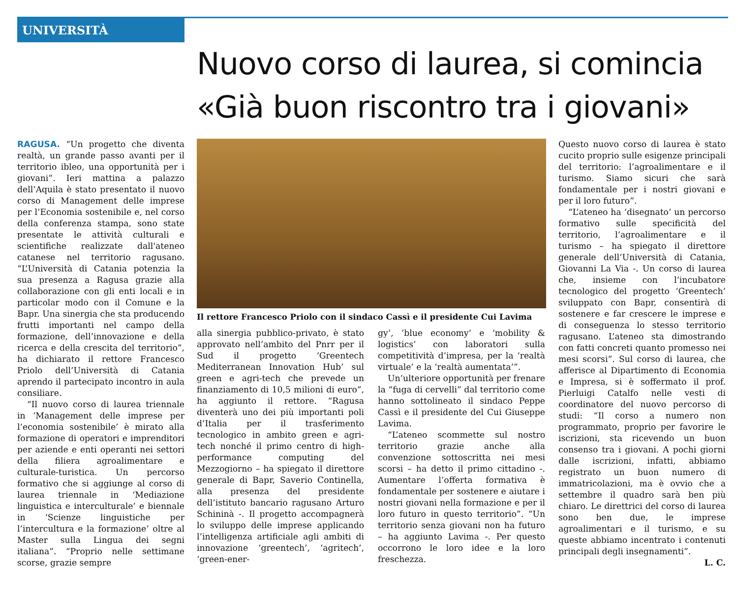UNIVERSITÀ
Nuovo corso di laurea, si comincia
«Già buon riscontro tra i giovani»
RAGUSA. “Un progetto che diventa realtà, un grande passo avanti per il territorio ibleo, una opportunità per i giovani”. Ieri mattina a palazzo dell’Aquila è stato presentato il nuovo corso di Management delle imprese per l’Economia sostenibile e, nel corso della conferenza stampa, sono state presentate le attività culturali e scientifiche realizzate dall'ateneo catanese nel territorio ragusano. “L’Università di Catania potenzia la sua presenza a Ragusa grazie alla collaborazione con gli enti locali e in particolar modo con il Comune e la Bapr. Una sinergia che sta producendo frutti importanti nel campo della formazione, dell’innovazione e della ricerca e della crescita del territorio”, ha dichiarato il rettore Francesco Priolo dell’Università di Catania aprendo il partecipato incontro in aula consiliare.
“Il nuovo corso di laurea triennale in ‘Management delle imprese per l’economia sostenibile’ è mirato alla formazione di operatori e imprenditori per aziende e enti operanti nei settori della filiera agroalimentare e culturale-turistica. Un percorso formativo che si aggiunge al corso di laurea triennale in ‘Mediazione linguistica e interculturale’ e biennale in ‘Scienze linguistiche per l’intercultura e la formazione’ oltre al Master sulla Lingua dei segni italiana”. “Proprio nelle settimane scorse, grazie sempre
Il rettore Francesco Priolo con il sindaco Cassì e il presidente Cui Lavima
alla sinergia pubblico-privato, è stato approvato nell’ambito del Pnrr per il Sud il progetto ‘Greentech Mediterranean Innovation Hub’ sul green e agri-tech che prevede un finanziamento di 10,5 milioni di euro”, ha aggiunto il rettore. “Ragusa diventerà uno dei più importanti poli d’Italia per il trasferimento tecnologico in ambito green e agri-tech nonché il primo centro di high-performance computing del Mezzogiorno – ha spiegato il direttore generale di Bapr, Saverio Continella, alla presenza del presidente dell’istituto bancario ragusano Arturo Schininà -. Il progetto accompagnerà lo sviluppo delle imprese applicando l’intelligenza artificiale agli ambiti di innovazione ‘greentech’, ‘agritech’, ‘green-ener-
gy’, ‘blue economy’ e ‘mobility & logistics’ con laboratori sulla competitività d’impresa, per la ‘realtà virtuale’ e la ‘realtà aumentata’”.
Un’ulteriore opportunità per frenare la “fuga di cervelli” dal territorio come hanno sottolineato il sindaco Peppe Cassì e il presidente del Cui Giuseppe Lavima.
“L’ateneo scommette sul nostro territorio grazie anche alla convenzione sottoscritta nei mesi scorsi – ha detto il primo cittadino -. Aumentare l’offerta formativa è fondamentale per sostenere e aiutare i nostri giovani nella formazione e per il loro futuro in questo territorio”. “Un territorio senza giovani non ha futuro – ha aggiunto Lavima -. Per questo occorrono le loro idee e la loro freschezza.
Questo nuovo corso di laurea è stato cucito proprio sulle esigenze principali del territorio: l’agroalimentare e il turismo. Siamo sicuri che sarà fondamentale per i nostri giovani e per il loro futuro”.
“L’ateneo ha ‘disegnato’ un percorso formativo sulle specificità del territorio, l’agroalimentare e il turismo – ha spiegato il direttore generale dell’Università di Catania, Giovanni La Via -. Un corso di laurea che, insieme con l’incubatore tecnologico del progetto ‘Greentech’ sviluppato con Bapr, consentirà di sostenere e far crescere le imprese e di conseguenza lo stesso territorio ragusano. L’ateneo sta dimostrando con fatti concreti quanto promesso nei mesi scorsi”. Sul corso di laurea, che afferisce al Dipartimento di Economia e Impresa, si è soffermato il prof. Pierluigi Catalfo nelle vesti di coordinatore del nuovo percorso di studi: “Il corso a numero non programmato, proprio per favorire le iscrizioni, sta ricevendo un buon consenso tra i giovani. A pochi giorni dalle iscrizioni, infatti, abbiamo registrato un buon numero di immatricolazioni, ma è ovvio che a settembre il quadro sarà ben più chiaro. Le direttrici del corso di laurea sono ben due, le imprese agroalimentari e il turismo, e su queste abbiamo incentrato i contenuti principali degli insegnamenti”.
L. C.